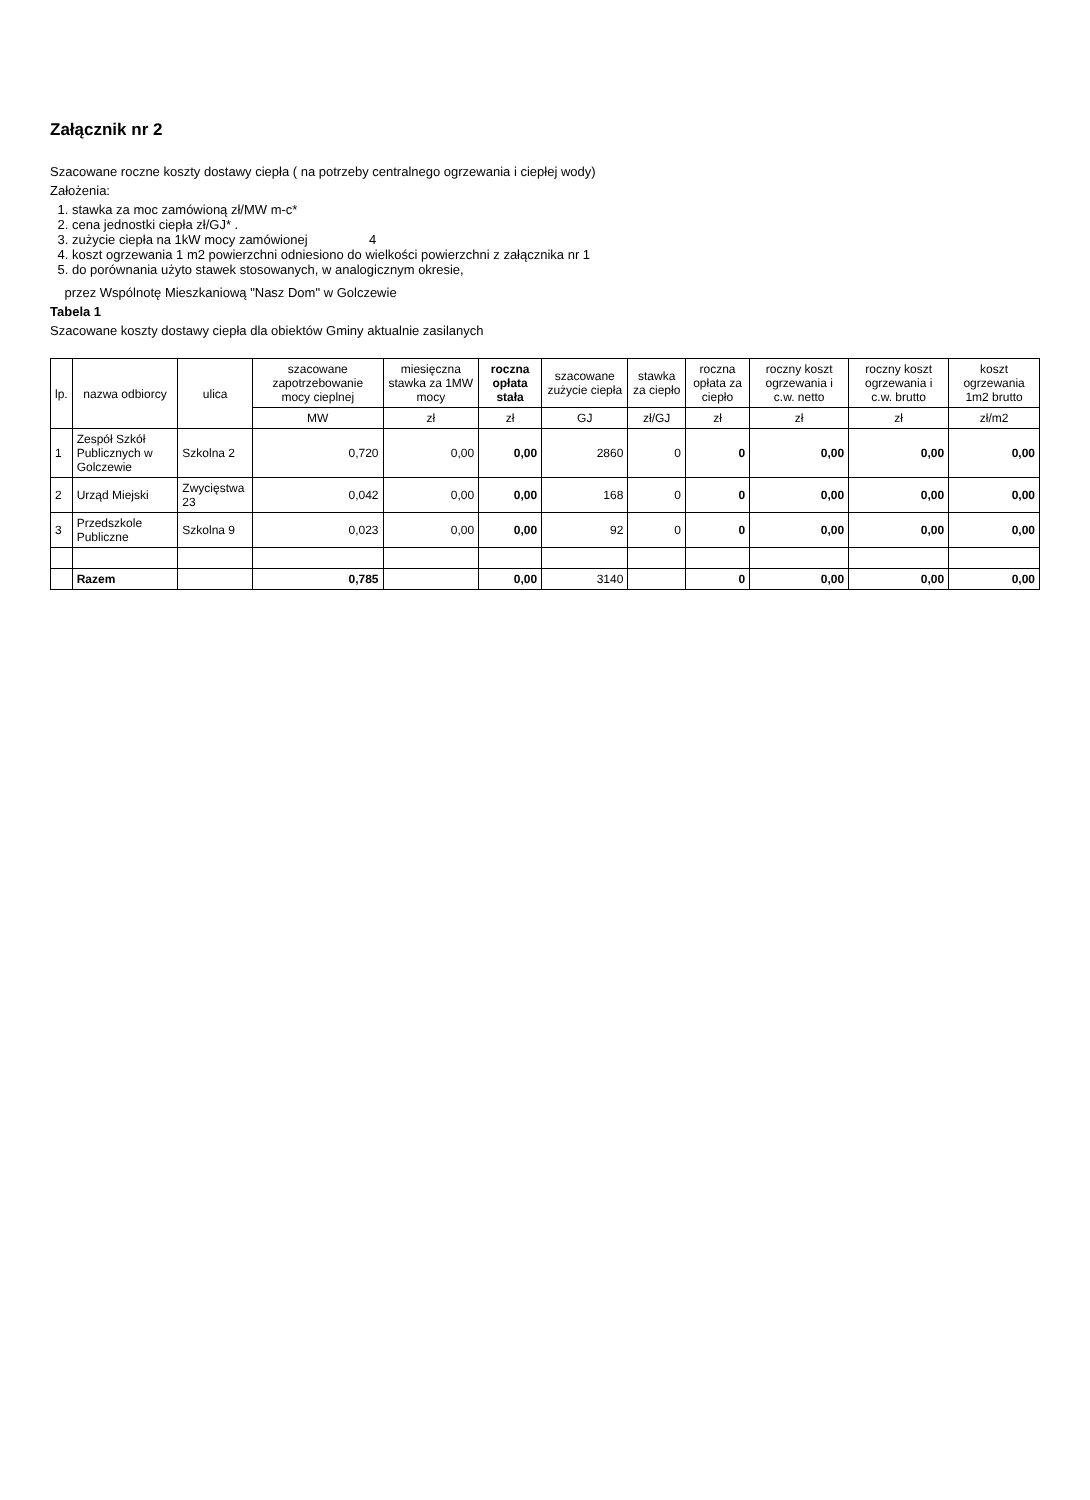Załącznik nr 2
Szacowane roczne koszty dostawy ciepła ( na potrzeby centralnego ogrzewania i ciepłej wody)
Założenia:
1. stawka za moc zamówioną zł/MW m-c*
2. cena jednostki ciepła zł/GJ* .
3. zużycie ciepła na 1kW mocy zamówionej 4
4. koszt ogrzewania 1 m2 powierzchni odniesiono do wielkości powierzchni z załącznika nr 1
5. do porównania użyto stawek stosowanych, w analogicznym okresie,
przez Wspólnotę Mieszkaniową "Nasz Dom" w Golczewie
Tabela 1
Szacowane koszty dostawy ciepła dla obiektów Gminy aktualnie zasilanych
| lp. | nazwa odbiorcy | ulica | szacowane zapotrzebowanie mocy cieplnej | miesięczna stawka za 1MW mocy | roczna opłata stała | szacowane zużycie ciepła | stawka za ciepło | roczna opłata za ciepło | roczny koszt ogrzewania i c.w. netto | roczny koszt ogrzewania i c.w. brutto | koszt ogrzewania 1m2 brutto |
| --- | --- | --- | --- | --- | --- | --- | --- | --- | --- | --- | --- |
| | | | MW | zł | zł | GJ | zł/GJ | zł | zł | zł | zł/m2 |
| 1 | Zespół Szkół Publicznych w Golczewie | Szkolna 2 | 0,720 | 0,00 | 0,00 | 2860 | 0 | 0 | 0,00 | 0,00 | 0,00 |
| 2 | Urząd Miejski | Zwycięstwa 23 | 0,042 | 0,00 | 0,00 | 168 | 0 | 0 | 0,00 | 0,00 | 0,00 |
| 3 | Przedszkole Publiczne | Szkolna 9 | 0,023 | 0,00 | 0,00 | 92 | 0 | 0 | 0,00 | 0,00 | 0,00 |
| | Razem | | 0,785 | | 0,00 | 3140 | | 0 | 0,00 | 0,00 | 0,00 |